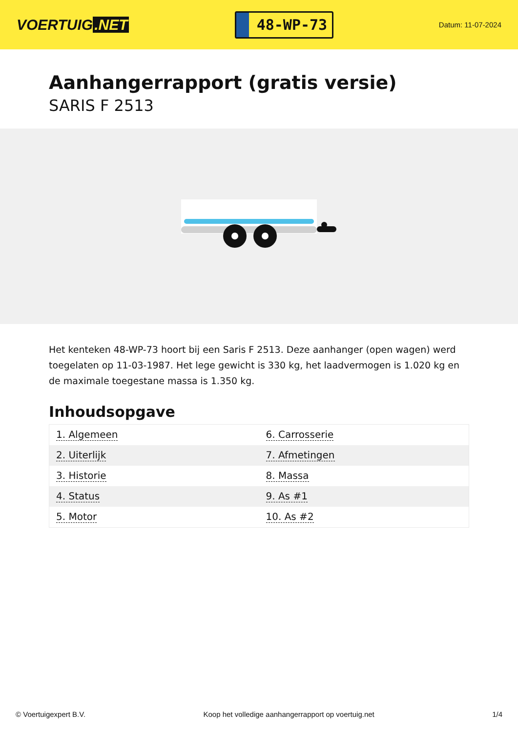VOERTUIG.NET
48-WP-73
Datum: 11-07-2024
Aanhangerrapport (gratis versie)
SARIS F 2513
Het kenteken 48-WP-73 hoort bij een Saris F 2513. Deze aanhanger (open wagen) werd toegelaten op 11-03-1987. Het lege gewicht is 330 kg, het laadvermogen is 1.020 kg en de maximale toegestane massa is 1.350 kg.
Inhoudsopgave
| 1. Algemeen | 6. Carrosserie |
| 2. Uiterlijk | 7. Afmetingen |
| 3. Historie | 8. Massa |
| 4. Status | 9. As #1 |
| 5. Motor | 10. As #2 |
© Voertuigexpert B.V. Koop het volledige aanhangerrapport op voertuig.net 1/4